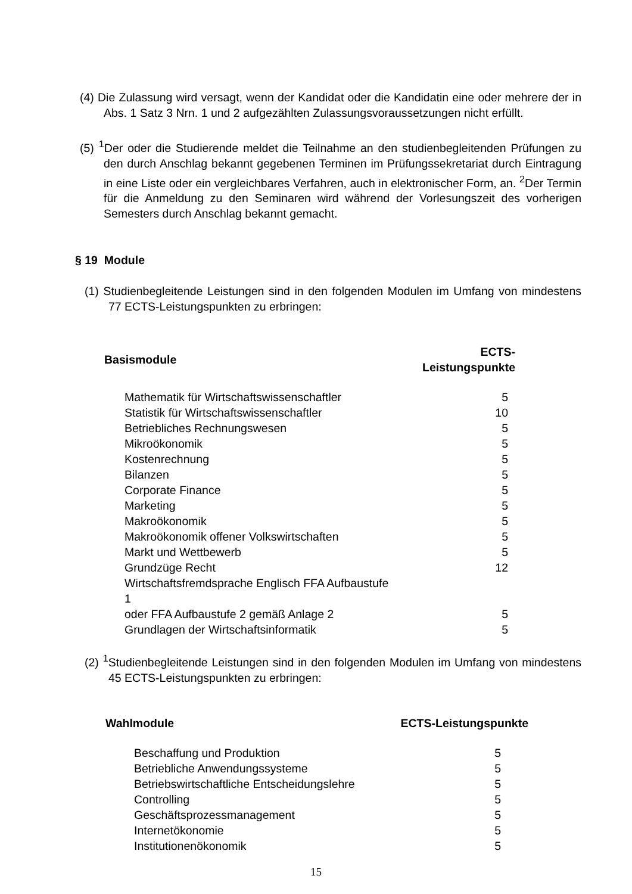(4) Die Zulassung wird versagt, wenn der Kandidat oder die Kandidatin eine oder mehrere der in Abs. 1 Satz 3 Nrn. 1 und 2 aufgezählten Zulassungsvoraussetzungen nicht erfüllt.
(5) <sup>1</sup>Der oder die Studierende meldet die Teilnahme an den studienbegleitenden Prüfungen zu den durch Anschlag bekannt gegebenen Terminen im Prüfungssekretariat durch Eintragung in eine Liste oder ein vergleichbares Verfahren, auch in elektronischer Form, an. <sup>2</sup>Der Termin für die Anmeldung zu den Seminaren wird während der Vorlesungszeit des vorherigen Semesters durch Anschlag bekannt gemacht.
§ 19 Module
(1) Studienbegleitende Leistungen sind in den folgenden Modulen im Umfang von mindestens 77 ECTS-Leistungspunkten zu erbringen:
| Basismodule | | ECTS-Leistungspunkte |
| --- | --- | --- |
| | Mathematik für Wirtschaftswissenschaftler | 5 |
| | Statistik für Wirtschaftswissenschaftler | 10 |
| | Betriebliches Rechnungswesen | 5 |
| | Mikroökonomik | 5 |
| | Kostenrechnung | 5 |
| | Bilanzen | 5 |
| | Corporate Finance | 5 |
| | Marketing | 5 |
| | Makroökonomik | 5 |
| | Makroökonomik offener Volkswirtschaften | 5 |
| | Markt und Wettbewerb | 5 |
| | Grundzüge Recht | 12 |
| | Wirtschaftsfremdsprache Englisch FFA Aufbaustufe 1 oder FFA Aufbaustufe 2 gemäß Anlage 2 | 5 |
| | Grundlagen der Wirtschaftsinformatik | 5 |
(2) <sup>1</sup>Studienbegleitende Leistungen sind in den folgenden Modulen im Umfang von mindestens 45 ECTS-Leistungspunkten zu erbringen:
| Wahlmodule | | ECTS-Leistungspunkte |
| --- | --- | --- |
| | Beschaffung und Produktion | 5 |
| | Betriebliche Anwendungssysteme | 5 |
| | Betriebswirtschaftliche Entscheidungslehre | 5 |
| | Controlling | 5 |
| | Geschäftsprozessmanagement | 5 |
| | Internetökonomie | 5 |
| | Institutionenökonomik | 5 |
15